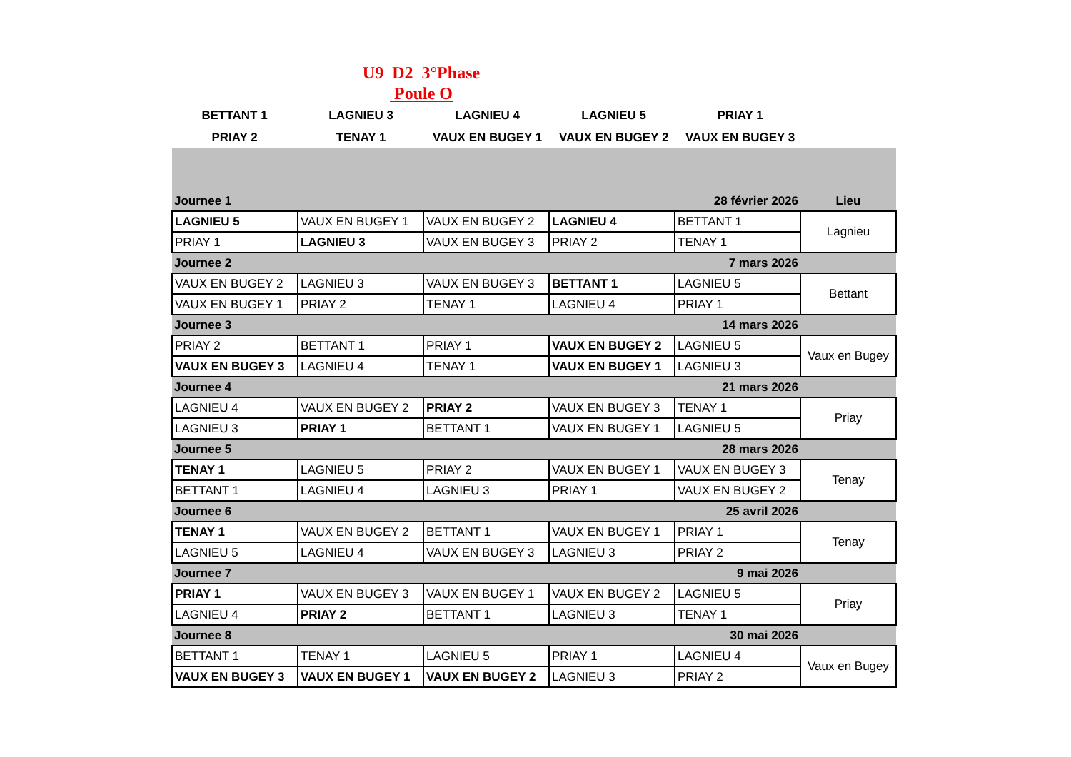U9 D2 3°Phase
Poule O
| BETTANT 1 | LAGNIEU 3 | LAGNIEU 4 | LAGNIEU 5 | PRIAY 1 |
| PRIAY 2 | TENAY 1 | VAUX EN BUGEY 1 | VAUX EN BUGEY 2 | VAUX EN BUGEY 3 |
| Journee 1 | | 28 février 2026 | | | Lieu |
| LAGNIEU 5 | VAUX EN BUGEY 1 | VAUX EN BUGEY 2 | LAGNIEU 4 | BETTANT 1 | Lagnieu |
| PRIAY 1 | LAGNIEU 3 | VAUX EN BUGEY 3 | PRIAY 2 | TENAY 1 | |
| Journee 2 | | 7 mars 2026 | | | |
| VAUX EN BUGEY 2 | LAGNIEU 3 | VAUX EN BUGEY 3 | BETTANT 1 | LAGNIEU 5 | Bettant |
| VAUX EN BUGEY 1 | PRIAY 2 | TENAY 1 | LAGNIEU 4 | PRIAY 1 | |
| Journee 3 | | 14 mars 2026 | | | |
| PRIAY 2 | BETTANT 1 | PRIAY 1 | VAUX EN BUGEY 2 | LAGNIEU 5 | Vaux en Bugey |
| VAUX EN BUGEY 3 | LAGNIEU 4 | TENAY 1 | VAUX EN BUGEY 1 | LAGNIEU 3 | |
| Journee 4 | | 21 mars 2026 | | | |
| LAGNIEU 4 | VAUX EN BUGEY 2 | PRIAY 2 | VAUX EN BUGEY 3 | TENAY 1 | Priay |
| LAGNIEU 3 | PRIAY 1 | BETTANT 1 | VAUX EN BUGEY 1 | LAGNIEU 5 | |
| Journee 5 | | 28 mars 2026 | | | |
| TENAY 1 | LAGNIEU 5 | PRIAY 2 | VAUX EN BUGEY 1 | VAUX EN BUGEY 3 | Tenay |
| BETTANT 1 | LAGNIEU 4 | LAGNIEU 3 | PRIAY 1 | VAUX EN BUGEY 2 | |
| Journee 6 | | 25 avril 2026 | | | |
| TENAY 1 | VAUX EN BUGEY 2 | BETTANT 1 | VAUX EN BUGEY 1 | PRIAY 1 | Tenay |
| LAGNIEU 5 | LAGNIEU 4 | VAUX EN BUGEY 3 | LAGNIEU 3 | PRIAY 2 | |
| Journee 7 | | 9 mai 2026 | | | |
| PRIAY 1 | VAUX EN BUGEY 3 | VAUX EN BUGEY 1 | VAUX EN BUGEY 2 | LAGNIEU 5 | Priay |
| LAGNIEU 4 | PRIAY 2 | BETTANT 1 | LAGNIEU 3 | TENAY 1 | |
| Journee 8 | | 30 mai 2026 | | | |
| BETTANT 1 | TENAY 1 | LAGNIEU 5 | PRIAY 1 | LAGNIEU 4 | Vaux en Bugey |
| VAUX EN BUGEY 3 | VAUX EN BUGEY 1 | VAUX EN BUGEY 2 | LAGNIEU 3 | PRIAY 2 | |